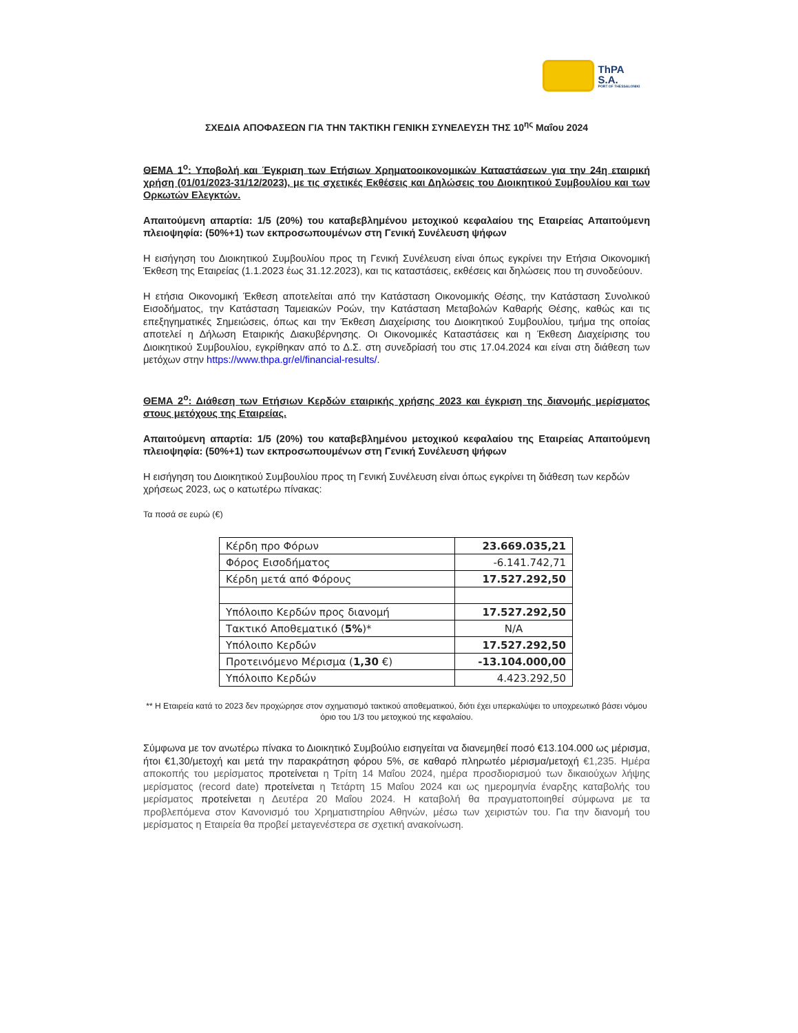ThPA S.A.
PORT OF THESSALONIKI
ΣΧΕΔΙΑ ΑΠΟΦΑΣΕΩΝ ΓΙΑ ΤΗΝ ΤΑΚΤΙΚΗ ΓΕΝΙΚΗ ΣΥΝΕΛΕΥΣΗ ΤΗΣ 10<sup>ης</sup> Μαΐου 2024
ΘΕΜΑ 1<sup>ο</sup>: Υποβολή και Έγκριση των Ετήσιων Χρηματοοικονομικών Καταστάσεων για την 24η εταιρική χρήση (01/01/2023-31/12/2023), με τις σχετικές Εκθέσεις και Δηλώσεις του Διοικητικού Συμβουλίου και των Ορκωτών Ελεγκτών.
Απαιτούμενη απαρτία: 1/5 (20%) του καταβεβλημένου μετοχικού κεφαλαίου της Εταιρείας Απαιτούμενη πλειοψηφία: (50%+1) των εκπροσωπουμένων στη Γενική Συνέλευση ψήφων
Η εισήγηση του Διοικητικού Συμβουλίου προς τη Γενική Συνέλευση είναι όπως εγκρίνει την Ετήσια Οικονομική Έκθεση της Εταιρείας (1.1.2023 έως 31.12.2023), και τις καταστάσεις, εκθέσεις και δηλώσεις που τη συνοδεύουν.
Η ετήσια Οικονομική Έκθεση αποτελείται από την Κατάσταση Οικονομικής Θέσης, την Κατάσταση Συνολικού Εισοδήματος, την Κατάσταση Ταμειακών Ροών, την Κατάσταση Μεταβολών Καθαρής Θέσης, καθώς και τις επεξηγηματικές Σημειώσεις, όπως και την Έκθεση Διαχείρισης του Διοικητικού Συμβουλίου, τμήμα της οποίας αποτελεί η Δήλωση Εταιρικής Διακυβέρνησης. Οι Οικονομικές Καταστάσεις και η Έκθεση Διαχείρισης του Διοικητικού Συμβουλίου, εγκρίθηκαν από το Δ.Σ. στη συνεδρίασή του στις 17.04.2024 και είναι στη διάθεση των μετόχων στην https://www.thpa.gr/el/financial-results/.
ΘΕΜΑ 2<sup>ο</sup>: Διάθεση των Ετήσιων Κερδών εταιρικής χρήσης 2023 και έγκριση της διανομής μερίσματος στους μετόχους της Εταιρείας.
Απαιτούμενη απαρτία: 1/5 (20%) του καταβεβλημένου μετοχικού κεφαλαίου της Εταιρείας Απαιτούμενη πλειοψηφία: (50%+1) των εκπροσωπουμένων στη Γενική Συνέλευση ψήφων
Η εισήγηση του Διοικητικού Συμβουλίου προς τη Γενική Συνέλευση είναι όπως εγκρίνει τη διάθεση των κερδών χρήσεως 2023, ως ο κατωτέρω πίνακας:
Τα ποσά σε ευρώ (€)
| Κέρδη προ Φόρων | 23.669.035,21 |
| Φόρος Εισοδήματος | -6.141.742,71 |
| Κέρδη μετά από Φόρους | 17.527.292,50 |
| Υπόλοιπο Κερδών προς διανομή | 17.527.292,50 |
| Τακτικό Αποθεματικό ( 5% )* | N/A |
| Υπόλοιπο Κερδών | 17.527.292,50 |
| Προτεινόμενο Μέρισμα ( 1,30 €) | -13.104.000,00 |
| Υπόλοιπο Κερδών | 4.423.292,50 |
** Η Εταιρεία κατά το 2023 δεν προχώρησε στον σχηματισμό τακτικού αποθεματικού, διότι έχει υπερκαλύψει το υποχρεωτικό βάσει νόμου όριο του 1/3 του μετοχικού της κεφαλαίου.
Σύμφωνα με τον ανωτέρω πίνακα το Διοικητικό Συμβούλιο εισηγείται να διανεμηθεί ποσό €13.104.000 ως μέρισμα, ήτοι €1,30/μετοχή και μετά την παρακράτηση φόρου 5%, σε καθαρό πληρωτέο μέρισμα/μετοχή €1,235. Ημέρα αποκοπής του μερίσματος προτείνεται η Τρίτη 14 Μαΐου 2024, ημέρα προσδιορισμού των δικαιούχων λήψης μερίσματος (record date) προτείνεται η Τετάρτη 15 Μαΐου 2024 και ως ημερομηνία έναρξης καταβολής του μερίσματος προτείνεται η Δευτέρα 20 Μαΐου 2024. Η καταβολή θα πραγματοποιηθεί σύμφωνα με τα προβλεπόμενα στον Κανονισμό του Χρηματιστηρίου Αθηνών, μέσω των χειριστών του. Για την διανομή του μερίσματος η Εταιρεία θα προβεί μεταγενέστερα σε σχετική ανακοίνωση.